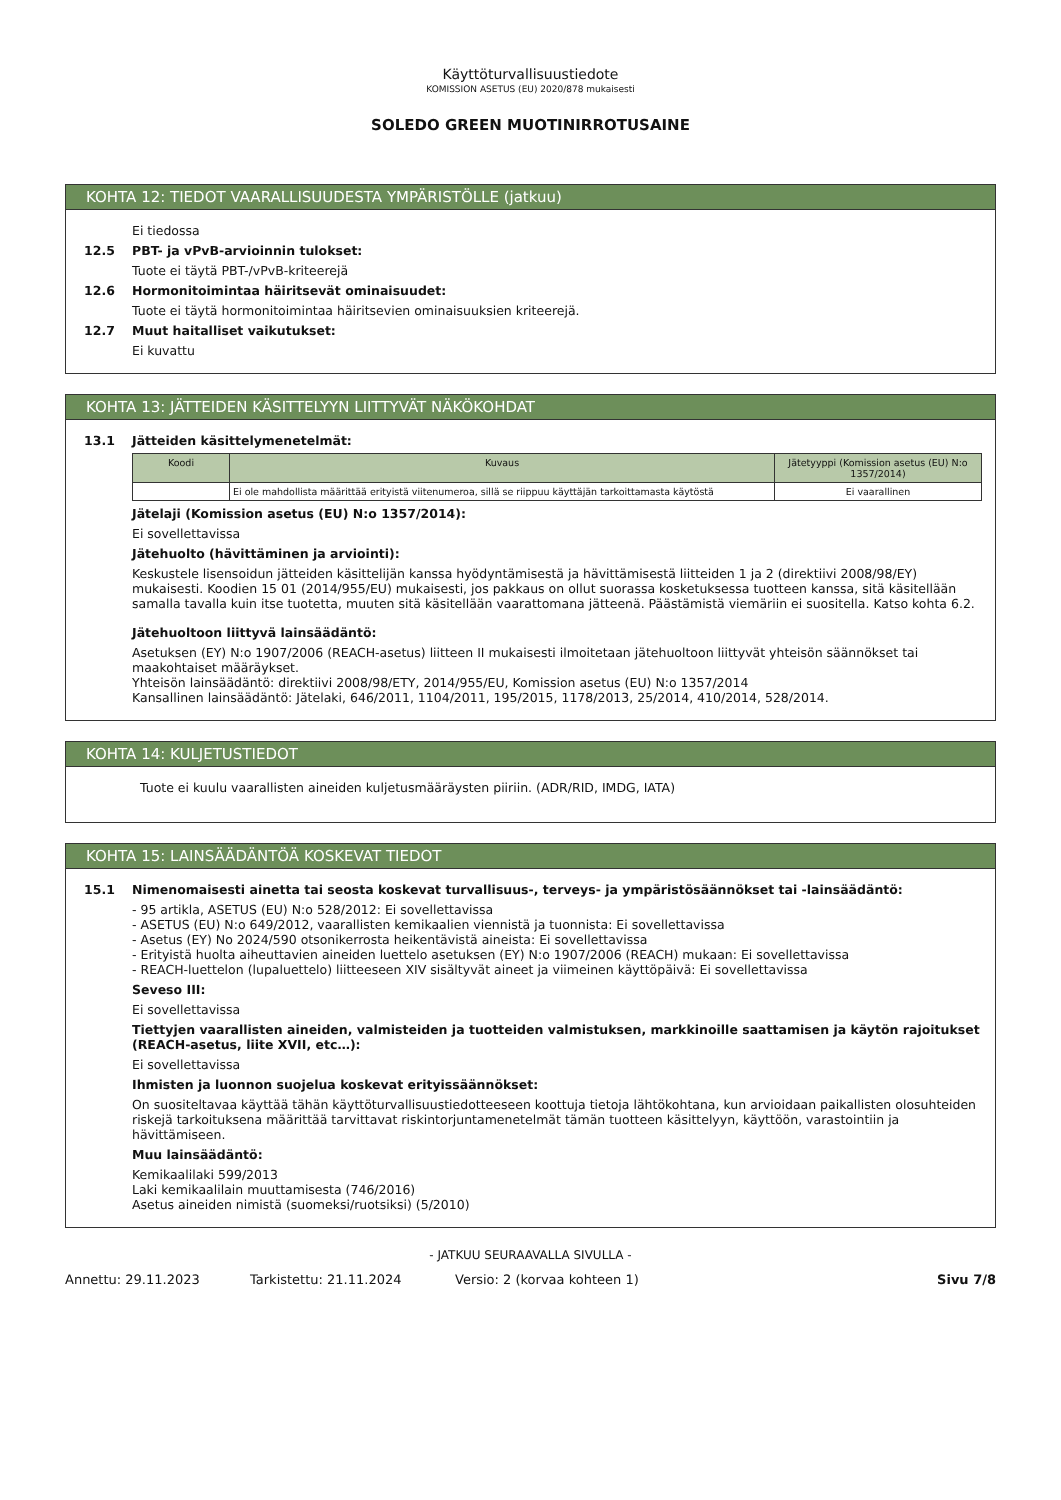Käyttöturvallisuustiedote
KOMISSION ASETUS (EU) 2020/878 mukaisesti
SOLEDO GREEN MUOTINIRROTUSAINE
KOHTA 12: TIEDOT VAARALLISUUDESTA YMPÄRISTÖLLE (jatkuu)
Ei tiedossa
12.5 PBT- ja vPvB-arvioinnin tulokset:
Tuote ei täytä PBT-/vPvB-kriteerejä
12.6 Hormonitoimintaa häiritsevät ominaisuudet:
Tuote ei täytä hormonitoimintaa häiritsevien ominaisuuksien kriteerejä.
12.7 Muut haitalliset vaikutukset:
Ei kuvattu
KOHTA 13: JÄTTEIDEN KÄSITTELYYN LIITTYVÄT NÄKÖKOHDAT
13.1 Jätteiden käsittelymenetelmät:
| Koodi | Kuvaus | Jätetyyppi (Komission asetus (EU) N:o 1357/2014) |
| --- | --- | --- |
| | Ei ole mahdollista määrittää erityistä viitenumeroa, sillä se riippuu käyttäjän tarkoittamasta käytöstä | Ei vaarallinen |
Jätelaji (Komission asetus (EU) N:o 1357/2014):
Ei sovellettavissa
Jätehuolto (hävittäminen ja arviointi):
Keskustele lisensoidun jätteiden käsittelijän kanssa hyödyntämisestä ja hävittämisestä liitteiden 1 ja 2 (direktiivi 2008/98/EY) mukaisesti. Koodien 15 01 (2014/955/EU) mukaisesti, jos pakkaus on ollut suorassa kosketuksessa tuotteen kanssa, sitä käsitellään samalla tavalla kuin itse tuotetta, muuten sitä käsitellään vaarattomana jätteenä. Päästämistä viemäriin ei suositella. Katso kohta 6.2.
Jätehuoltoon liittyvä lainsäädäntö:
Asetuksen (EY) N:o 1907/2006 (REACH-asetus) liitteen II mukaisesti ilmoitetaan jätehuoltoon liittyvät yhteisön säännökset tai maakohtaiset määräykset.
Yhteisön lainsäädäntö: direktiivi 2008/98/ETY, 2014/955/EU, Komission asetus (EU) N:o 1357/2014
Kansallinen lainsäädäntö: Jätelaki, 646/2011, 1104/2011, 195/2015, 1178/2013, 25/2014, 410/2014, 528/2014.
KOHTA 14: KULJETUSTIEDOT
Tuote ei kuulu vaarallisten aineiden kuljetusmääräysten piiriin. (ADR/RID, IMDG, IATA)
KOHTA 15: LAINSÄÄDÄNTÖÄ KOSKEVAT TIEDOT
15.1 Nimenomaisesti ainetta tai seosta koskevat turvallisuus-, terveys- ja ympäristösäännökset tai -lainsäädäntö:
- 95 artikla, ASETUS (EU) N:o 528/2012: Ei sovellettavissa
- ASETUS (EU) N:o 649/2012, vaarallisten kemikaalien viennistä ja tuonnista: Ei sovellettavissa
- Asetus (EY) No 2024/590 otsonikerrosta heikentävistä aineista: Ei sovellettavissa
- Erityistä huolta aiheuttavien aineiden luettelo asetuksen (EY) N:o 1907/2006 (REACH) mukaan: Ei sovellettavissa
- REACH-luettelon (lupaluettelo) liitteeseen XIV sisältyvät aineet ja viimeinen käyttöpäivä: Ei sovellettavissa
Seveso III:
Ei sovellettavissa
Tiettyjen vaarallisten aineiden, valmisteiden ja tuotteiden valmistuksen, markkinoille saattamisen ja käytön rajoitukset (REACH-asetus, liite XVII, etc…):
Ei sovellettavissa
Ihmisten ja luonnon suojelua koskevat erityissäännökset:
On suositeltavaa käyttää tähän käyttöturvallisuustiedotteeseen koottuja tietoja lähtökohtana, kun arvioidaan paikallisten olosuhteiden riskejä tarkoituksena määrittää tarvittavat riskintorjuntamenetelmät tämän tuotteen käsittelyyn, käyttöön, varastointiin ja hävittämiseen.
Muu lainsäädäntö:
Kemikaalilaki 599/2013
Laki kemikaalilain muuttamisesta (746/2016)
Asetus aineiden nimistä (suomeksi/ruotsiksi) (5/2010)
- JATKUU SEURAAVALLA SIVULLA -
Annettu: 29.11.2023 Tarkistettu: 21.11.2024 Versio: 2 (korvaa kohteen 1) Sivu 7/8